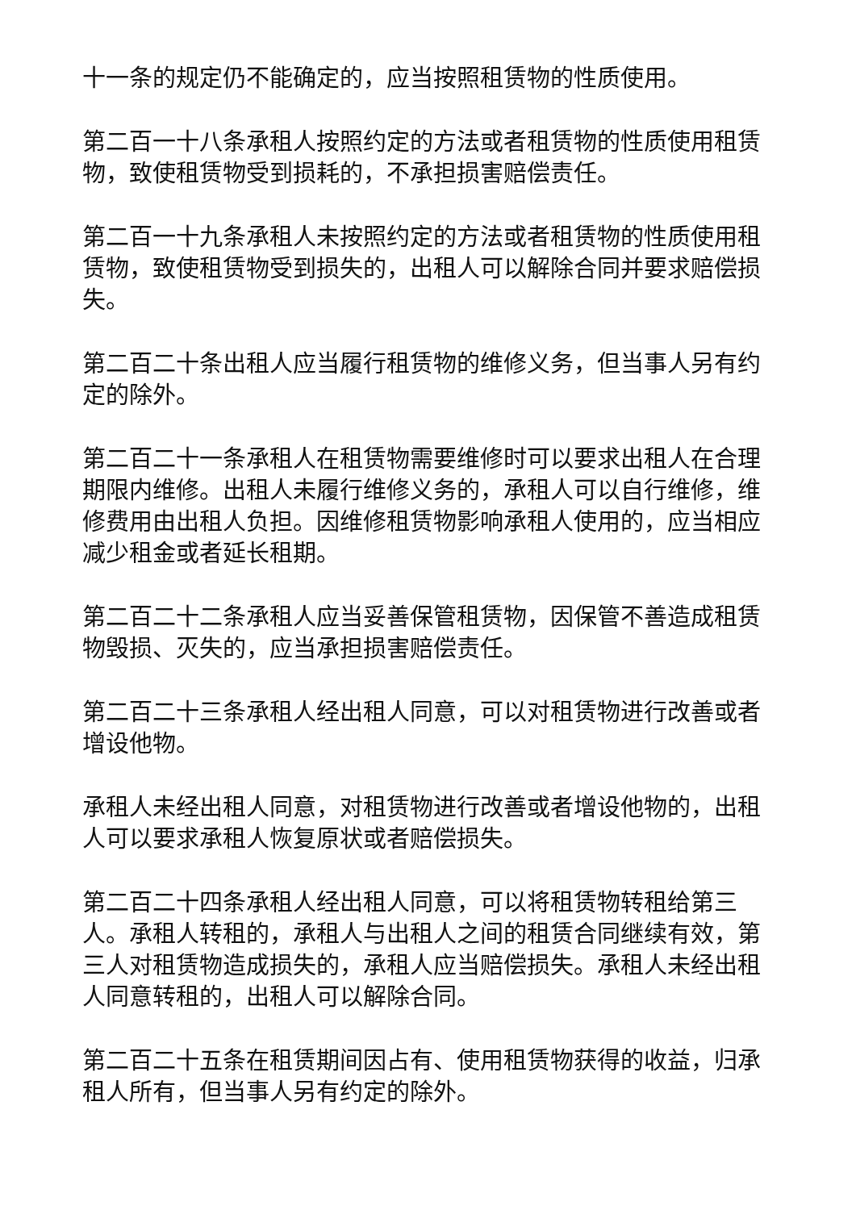十一条的规定仍不能确定的，应当按照租赁物的性质使用。
第二百一十八条承租人按照约定的方法或者租赁物的性质使用租赁物，致使租赁物受到损耗的，不承担损害赔偿责任。
第二百一十九条承租人未按照约定的方法或者租赁物的性质使用租赁物，致使租赁物受到损失的，出租人可以解除合同并要求赔偿损失。
第二百二十条出租人应当履行租赁物的维修义务，但当事人另有约定的除外。
第二百二十一条承租人在租赁物需要维修时可以要求出租人在合理期限内维修。出租人未履行维修义务的，承租人可以自行维修，维修费用由出租人负担。因维修租赁物影响承租人使用的，应当相应减少租金或者延长租期。
第二百二十二条承租人应当妥善保管租赁物，因保管不善造成租赁物毁损、灭失的，应当承担损害赔偿责任。
第二百二十三条承租人经出租人同意，可以对租赁物进行改善或者增设他物。
承租人未经出租人同意，对租赁物进行改善或者增设他物的，出租人可以要求承租人恢复原状或者赔偿损失。
第二百二十四条承租人经出租人同意，可以将租赁物转租给第三人。承租人转租的，承租人与出租人之间的租赁合同继续有效，第三人对租赁物造成损失的，承租人应当赔偿损失。承租人未经出租人同意转租的，出租人可以解除合同。
第二百二十五条在租赁期间因占有、使用租赁物获得的收益，归承租人所有，但当事人另有约定的除外。